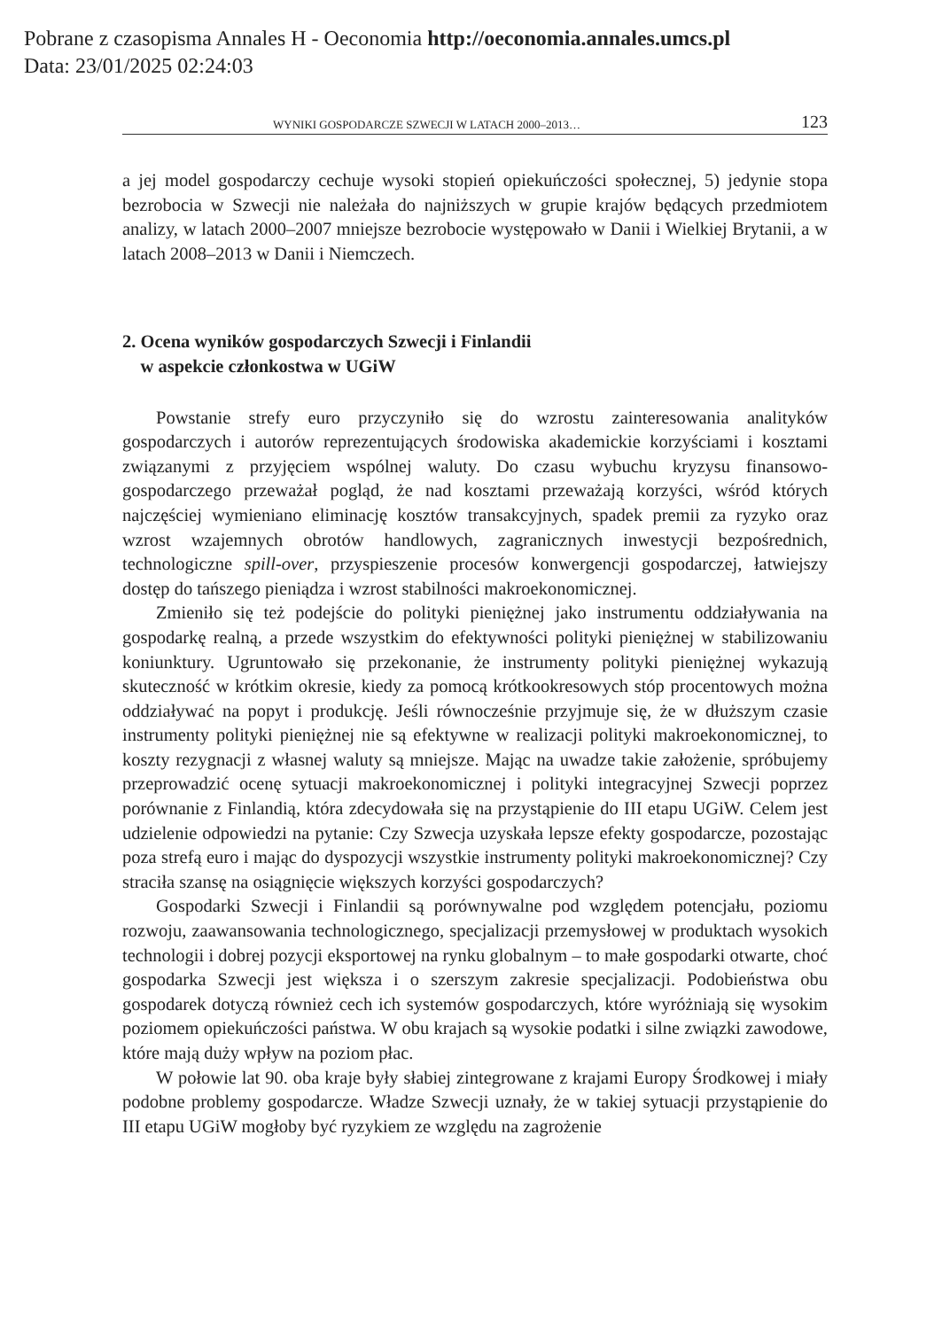Pobrane z czasopisma Annales H - Oeconomia http://oeconomia.annales.umcs.pl
Data: 23/01/2025 02:24:03
WYNIKI GOSPODARCZE SZWECJI W LATACH 2000–2013… 123
a jej model gospodarczy cechuje wysoki stopień opiekuńczości społecznej, 5) jedynie stopa bezrobocia w Szwecji nie należała do najniższych w grupie krajów będących przedmiotem analizy, w latach 2000–2007 mniejsze bezrobocie występowało w Danii i Wielkiej Brytanii, a w latach 2008–2013 w Danii i Niemczech.
2. Ocena wyników gospodarczych Szwecji i Finlandii
w aspekcie członkostwa w UGiW
Powstanie strefy euro przyczyniło się do wzrostu zainteresowania analityków gospodarczych i autorów reprezentujących środowiska akademickie korzyściami i kosztami związanymi z przyjęciem wspólnej waluty. Do czasu wybuchu kryzysu finansowo-gospodarczego przeważał pogląd, że nad kosztami przeważają korzyści, wśród których najczęściej wymieniano eliminację kosztów transakcyjnych, spadek premii za ryzyko oraz wzrost wzajemnych obrotów handlowych, zagranicznych inwestycji bezpośrednich, technologiczne spill-over, przyspieszenie procesów konwergencji gospodarczej, łatwiejszy dostęp do tańszego pieniądza i wzrost stabilności makroekonomicznej.
Zmieniło się też podejście do polityki pieniężnej jako instrumentu oddziaływania na gospodarkę realną, a przede wszystkim do efektywności polityki pieniężnej w stabilizowaniu koniunktury. Ugruntowało się przekonanie, że instrumenty polityki pieniężnej wykazują skuteczność w krótkim okresie, kiedy za pomocą krótkookresowych stóp procentowych można oddziaływać na popyt i produkcję. Jeśli równocześnie przyjmuje się, że w dłuższym czasie instrumenty polityki pieniężnej nie są efektywne w realizacji polityki makroekonomicznej, to koszty rezygnacji z własnej waluty są mniejsze. Mając na uwadze takie założenie, spróbujemy przeprowadzić ocenę sytuacji makroekonomicznej i polityki integracyjnej Szwecji poprzez porównanie z Finlandią, która zdecydowała się na przystąpienie do III etapu UGiW. Celem jest udzielenie odpowiedzi na pytanie: Czy Szwecja uzyskała lepsze efekty gospodarcze, pozostając poza strefą euro i mając do dyspozycji wszystkie instrumenty polityki makroekonomicznej? Czy straciła szansę na osiągnięcie większych korzyści gospodarczych?
Gospodarki Szwecji i Finlandii są porównywalne pod względem potencjału, poziomu rozwoju, zaawansowania technologicznego, specjalizacji przemysłowej w produktach wysokich technologii i dobrej pozycji eksportowej na rynku globalnym – to małe gospodarki otwarte, choć gospodarka Szwecji jest większa i o szerszym zakresie specjalizacji. Podobieństwa obu gospodarek dotyczą również cech ich systemów gospodarczych, które wyróżniają się wysokim poziomem opiekuńczości państwa. W obu krajach są wysokie podatki i silne związki zawodowe, które mają duży wpływ na poziom płac.
W połowie lat 90. oba kraje były słabiej zintegrowane z krajami Europy Środkowej i miały podobne problemy gospodarcze. Władze Szwecji uznały, że w takiej sytuacji przystąpienie do III etapu UGiW mogłoby być ryzykiem ze względu na zagrożenie